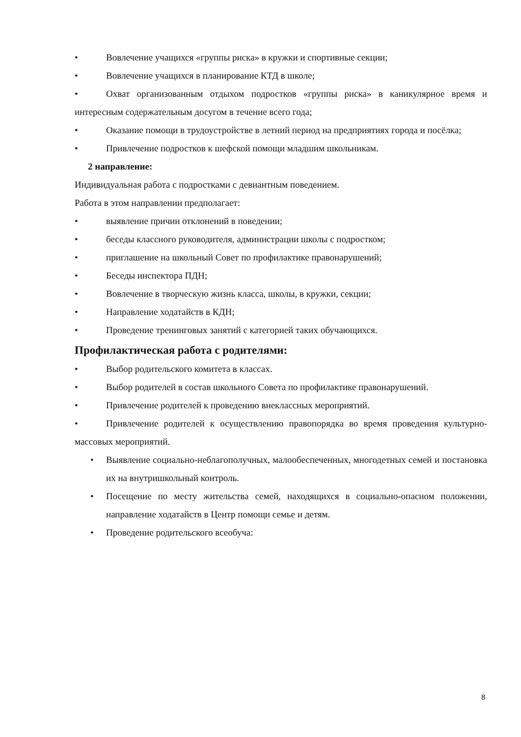• Вовлечение учащихся «группы риска» в кружки и спортивные секции;
• Вовлечение учащихся в планирование КТД в школе;
• Охват организованным отдыхом подростков «группы риска» в каникулярное время и интересным содержательным досугом в течение всего года;
• Оказание помощи в трудоустройстве в летний период на предприятиях города и посёлка;
• Привлечение подростков к шефской помощи младшим школьникам.
2 направление:
Индивидуальная работа с подростками с девиантным поведением.
Работа в этом направлении предполагает:
• выявление причин отклонений в поведении;
• беседы классного руководителя, администрации школы с подростком;
• приглашение на школьный Совет по профилактике правонарушений;
• Беседы инспектора ПДН;
• Вовлечение в творческую жизнь класса, школы, в кружки, секции;
• Направление ходатайств в КДН;
• Проведение тренинговых занятий с категорией таких обучающихся.
Профилактическая работа с родителями:
• Выбор родительского комитета в классах.
• Выбор родителей в состав школьного Совета по профилактике правонарушений.
• Привлечение родителей к проведению внеклассных мероприятий.
• Привлечение родителей к осуществлению правопорядка во время проведения культурно-массовых мероприятий.
• Выявление социально-неблагополучных, малообеспеченных, многодетных семей и постановка их на внутришкольный контроль.
• Посещение по месту жительства семей, находящихся в социально-опасном положении, направление ходатайств в Центр помощи семье и детям.
• Проведение родительского всеобуча:
8